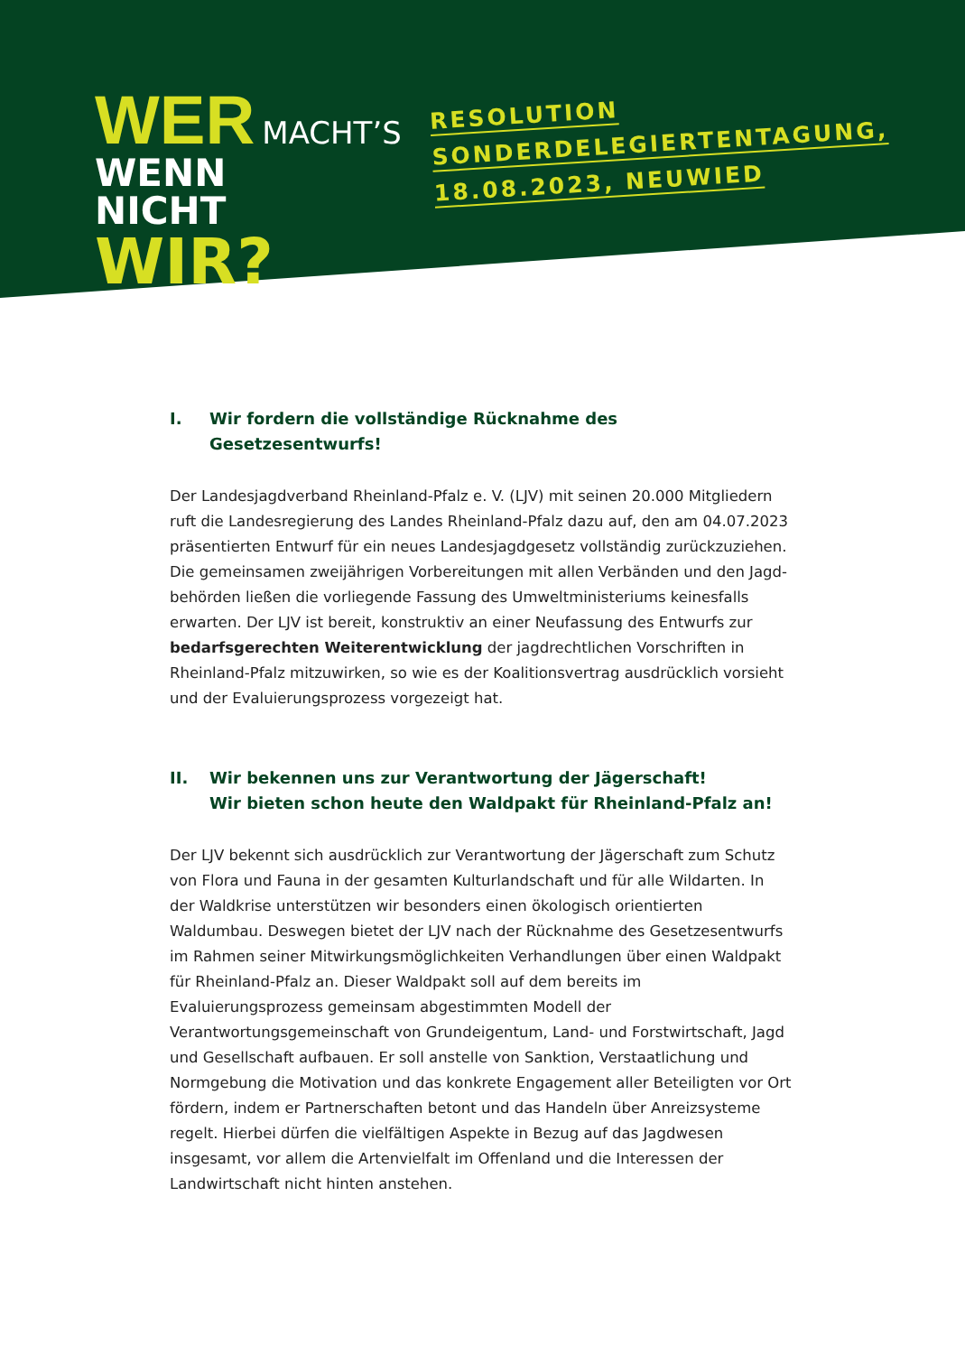WER MACHT’S
WENN
NICHT WIR?
RESOLUTION
SONDERDELEGIERTENTAGUNG,
18.08.2023, NEUWIED
I. Wir fordern die vollständige Rücknahme des Gesetzesentwurfs!
Der Landesjagdverband Rheinland-Pfalz e. V. (LJV) mit seinen 20.000 Mitgliedern ruft die Landesregierung des Landes Rheinland-Pfalz dazu auf, den am 04.07.2023 präsentierten Entwurf für ein neues Landesjagdgesetz vollständig zurückzuziehen. Die gemeinsamen zweijährigen Vorbereitungen mit allen Verbänden und den Jagd­behörden ließen die vorliegende Fassung des Umweltministeriums keinesfalls erwarten. Der LJV ist bereit, konstruktiv an einer Neufassung des Entwurfs zur bedarfsgerechten Weiterentwicklung der jagdrechtlichen Vorschriften in Rhein­land-Pfalz mitzuwirken, so wie es der Koalitionsvertrag ausdrücklich vorsieht und der Evaluierungsprozess vorgezeigt hat.
II. Wir bekennen uns zur Verantwortung der Jägerschaft!
Wir bieten schon heute den Waldpakt für Rheinland-Pfalz an!
Der LJV bekennt sich ausdrücklich zur Verantwortung der Jägerschaft zum Schutz von Flora und Fauna in der gesamten Kulturlandschaft und für alle Wildarten. In der Waldkrise unterstützen wir besonders einen ökologisch orientierten Waldumbau. Deswegen bietet der LJV nach der Rücknahme des Gesetzesentwurfs im Rahmen seiner Mitwirkungsmöglichkeiten Verhandlungen über einen Waldpakt für Rheinland-Pfalz an. Dieser Waldpakt soll auf dem bereits im Evaluierungsprozess gemeinsam abgestimmten Modell der Verantwortungsgemeinschaft von Grundeigentum, Land- und Forstwirtschaft, Jagd und Gesellschaft aufbauen. Er soll anstelle von Sanktion, Verstaatlichung und Normgebung die Motivation und das konkrete Engagement aller Beteiligten vor Ort fördern, indem er Partnerschaften betont und das Handeln über Anreizsysteme regelt. Hierbei dürfen die vielfältigen Aspekte in Bezug auf das Jagd­wesen insgesamt, vor allem die Artenvielfalt im Offenland und die Interessen der Landwirtschaft nicht hinten anstehen.